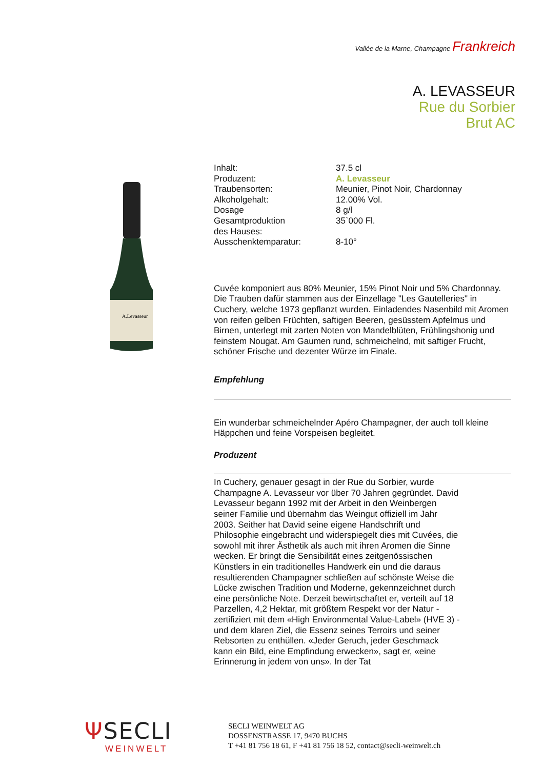Vallée de la Marne, Champagne Frankreich
A. LEVASSEUR
Rue du Sorbier
Brut AC
A.Levasseur
| Inhalt: | 37.5 cl |
| Produzent: | A. Levasseur |
| Traubensorten: | Meunier, Pinot Noir, Chardonnay |
| Alkoholgehalt: | 12.00% Vol. |
| Dosage | 8 g/l |
| Gesamtproduktion des Hauses: | 35`000 Fl. |
| Ausschenktemparatur: | 8-10° |
Cuvée komponiert aus 80% Meunier, 15% Pinot Noir und 5% Chardonnay. Die Trauben dafür stammen aus der Einzellage "Les Gautelleries" in Cuchery, welche 1973 gepflanzt wurden. Einladendes Nasenbild mit Aromen von reifen gelben Früchten, saftigen Beeren, gesüsstem Apfelmus und Birnen, unterlegt mit zarten Noten von Mandelblüten, Frühlingshonig und feinstem Nougat. Am Gaumen rund, schmeichelnd, mit saftiger Frucht, schöner Frische und dezenter Würze im Finale.
Empfehlung
Ein wunderbar schmeichelnder Apéro Champagner, der auch toll kleine Häppchen und feine Vorspeisen begleitet.
Produzent
In Cuchery, genauer gesagt in der Rue du Sorbier, wurde Champagne A. Levasseur vor über 70 Jahren gegründet. David Levasseur begann 1992 mit der Arbeit in den Weinbergen seiner Familie und übernahm das Weingut offiziell im Jahr 2003. Seither hat David seine eigene Handschrift und Philosophie eingebracht und widerspiegelt dies mit Cuvées, die sowohl mit ihrer Ästhetik als auch mit ihren Aromen die Sinne wecken. Er bringt die Sensibilität eines zeitgenössischen Künstlers in ein traditionelles Handwerk ein und die daraus resultierenden Champagner schließen auf schönste Weise die Lücke zwischen Tradition und Moderne, gekennzeichnet durch eine persönliche Note. Derzeit bewirtschaftet er, verteilt auf 18 Parzellen, 4,2 Hektar, mit größtem Respekt vor der Natur - zertifiziert mit dem «High Environmental Value-Label» (HVE 3) - und dem klaren Ziel, die Essenz seines Terroirs und seiner Rebsorten zu enthüllen. «Jeder Geruch, jeder Geschmack kann ein Bild, eine Empfindung erwecken», sagt er, «eine Erinnerung in jedem von uns». In der Tat
ΨSECLI
WEINWELT
SECLI WEINWELT AG
DOSSENSTRASSE 17, 9470 BUCHS
T +41 81 756 18 61, F +41 81 756 18 52, contact@secli-weinwelt.ch